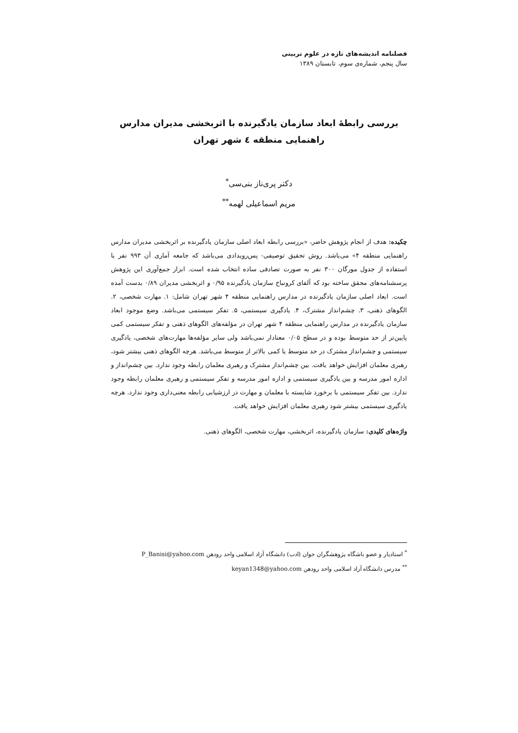فصلنامه اندیشه‌های تازه در علوم تربیتی
سال پنجم، شماره‌ی سوم، تابستان ۱۳۸۹
بررسی رابطهٔ ابعاد سازمان یادگیرنده با اثربخشی مدیران مدارس راهنمایی منطقه ٤ شهر تهران
دکتر پری‌ناز بنی‌سی<sup>*</sup>
مریم اسماعیلی لهمه<sup>**</sup>
چکیده: هدف از انجام پژوهش حاضر، «بررسی رابطه ابعاد اصلی سازمان یادگیرنده بر اثربخشی مدیران مدارس راهنمایی منطقه ۴» می‌باشد. روش تحقیق توصیفی- پس‌رویدادی می‌باشد که جامعه آماری آن ۹۹۳ نفر با استفاده از جدول مورگان ۳۰۰ نفر به صورت تصادفی ساده انتخاب شده است. ابزار جمع‌آوری این پژوهش پرسشنامه‌های محقق ساخته بود که آلفای کرونباخ سازمان یادگیرنده ۰/۹۵ و اثربخشی مدیران ۰/۸۹ بدست آمده است. ابعاد اصلی سازمان یادگیرنده در مدارس راهنمایی منطقه ۴ شهر تهران شامل: ۱. مهارت شخصی، ۲. الگوهای ذهنی، ۳. چشم‌انداز مشترک، ۴. یادگیری سیستمی، ۵. تفکر سیستمی می‌باشد. وضع موجود ابعاد سازمان یادگیرنده در مدارس راهنمایی منطقه ۴ شهر تهران در مؤلفه‌های الگوهای ذهنی و تفکر سیستمی کمی پایین‌تر از حد متوسط بوده و در سطح ۰/۰۵ معنادار نمی‌باشد ولی سایر مؤلفه‌ها مهارت‌های شخصی، یادگیری سیستمی و چشم‌انداز مشترک در حد متوسط یا کمی بالاتر از متوسط می‌باشد. هرچه الگوهای ذهنی بیشتر شود، رهبری معلمان افزایش خواهد یافت. بین چشم‌انداز مشترک و رهبری معلمان رابطه وجود ندارد. بین چشم‌انداز و اداره امور مدرسه و بین یادگیری سیستمی و اداره امور مدرسه و تفکر سیستمی و رهبری معلمان رابطه وجود ندارد. بین تفکر سیستمی با برخورد شایسته با معلمان و مهارت در ارزشیابی رابطه معنی‌داری وجود ندارد. هرچه یادگیری سیستمی بیشتر شود رهبری معلمان افزایش خواهد یافت.
واژه‌های کلیدی: سازمان یادگیرنده، اثربخشی، مهارت شخصی، الگوهای ذهنی.
<sup>*</sup> استادیار و عضو باشگاه پژوهشگران جوان (ادب) دانشگاه آزاد اسلامی واحد رودهن P_Banisi@yahoo.com
<sup>**</sup> مدرس دانشگاه آزاد اسلامی واحد رودهن keyan1348@yahoo.com